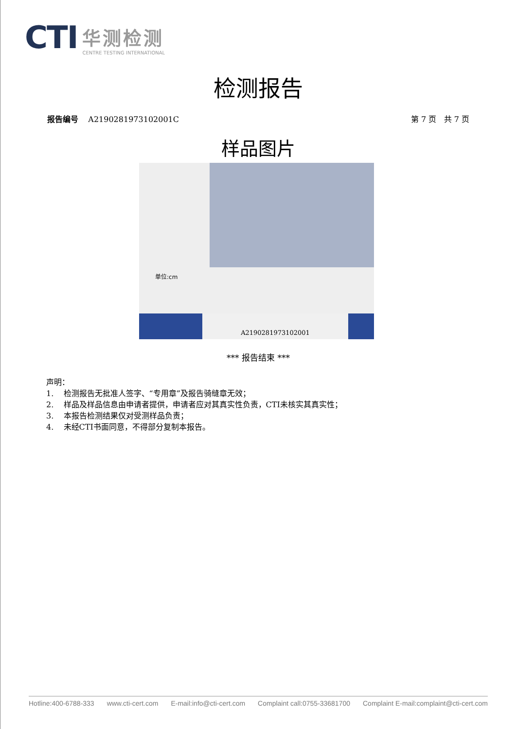CTI 华测检测
CENTRE TESTING INTERNATIONAL
检测报告
报告编号 A2190281973102001C 第 7 页 共 7 页
样品图片
单位:cm
A2190281973102001
*** 报告结束 ***
声明：
1. 检测报告无批准人签字、“专用章”及报告骑缝章无效；
2. 样品及样品信息由申请者提供，申请者应对其真实性负责，CTI未核实其真实性；
3. 本报告检测结果仅对受测样品负责；
4. 未经CTI书面同意，不得部分复制本报告。
Hotline:400-6788-333 www.cti-cert.com E-mail:info@cti-cert.com Complaint call:0755-33681700 Complaint E-mail:complaint@cti-cert.com